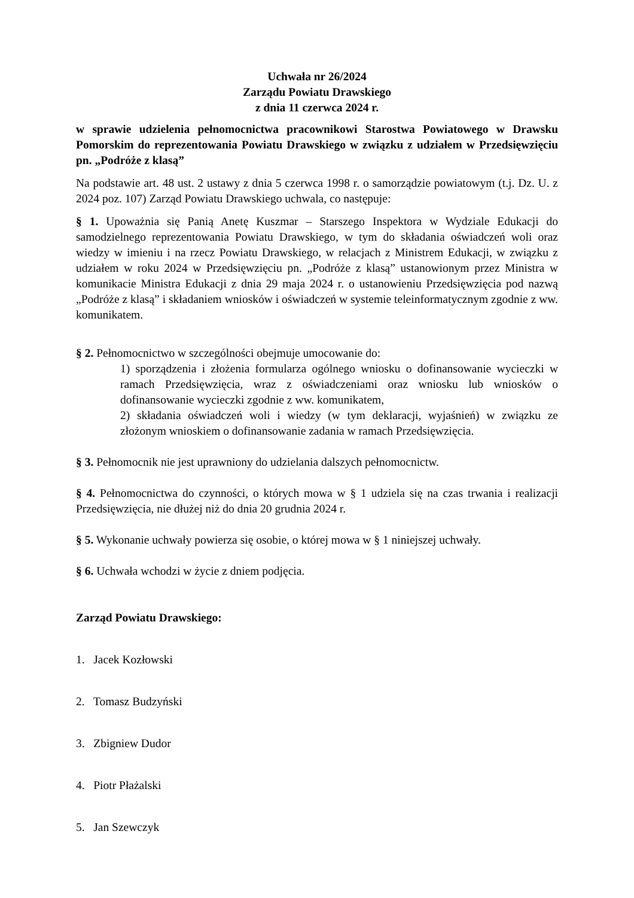Uchwała nr 26/2024
Zarządu Powiatu Drawskiego
z dnia 11 czerwca 2024 r.
w sprawie udzielenia pełnomocnictwa pracownikowi Starostwa Powiatowego w Drawsku Pomorskim do reprezentowania Powiatu Drawskiego w związku z udziałem w Przedsięwzięciu pn. „Podróże z klasą”
Na podstawie art. 48 ust. 2 ustawy z dnia 5 czerwca 1998 r. o samorządzie powiatowym (t.j. Dz. U. z 2024 poz. 107) Zarząd Powiatu Drawskiego uchwala, co następuje:
§ 1. Upoważnia się Panią Anetę Kuszmar – Starszego Inspektora w Wydziale Edukacji do samodzielnego reprezentowania Powiatu Drawskiego, w tym do składania oświadczeń woli oraz wiedzy w imieniu i na rzecz Powiatu Drawskiego, w relacjach z Ministrem Edukacji, w związku z udziałem w roku 2024 w Przedsięwzięciu pn. „Podróże z klasą” ustanowionym przez Ministra w komunikacie Ministra Edukacji z dnia 29 maja 2024 r. o ustanowieniu Przedsięwzięcia pod nazwą „Podróże z klasą” i składaniem wniosków i oświadczeń w systemie teleinformatycznym zgodnie z ww. komunikatem.
§ 2. Pełnomocnictwo w szczególności obejmuje umocowanie do:
1) sporządzenia i złożenia formularza ogólnego wniosku o dofinansowanie wycieczki w ramach Przedsięwzięcia, wraz z oświadczeniami oraz wniosku lub wniosków o dofinansowanie wycieczki zgodnie z ww. komunikatem,
2) składania oświadczeń woli i wiedzy (w tym deklaracji, wyjaśnień) w związku ze złożonym wnioskiem o dofinansowanie zadania w ramach Przedsięwzięcia.
§ 3. Pełnomocnik nie jest uprawniony do udzielania dalszych pełnomocnictw.
§ 4. Pełnomocnictwa do czynności, o których mowa w § 1 udziela się na czas trwania i realizacji Przedsięwzięcia, nie dłużej niż do dnia 20 grudnia 2024 r.
§ 5. Wykonanie uchwały powierza się osobie, o której mowa w § 1 niniejszej uchwały.
§ 6. Uchwała wchodzi w życie z dniem podjęcia.
Zarząd Powiatu Drawskiego:
1. Jacek Kozłowski
2. Tomasz Budzyński
3. Zbigniew Dudor
4. Piotr Płażalski
5. Jan Szewczyk